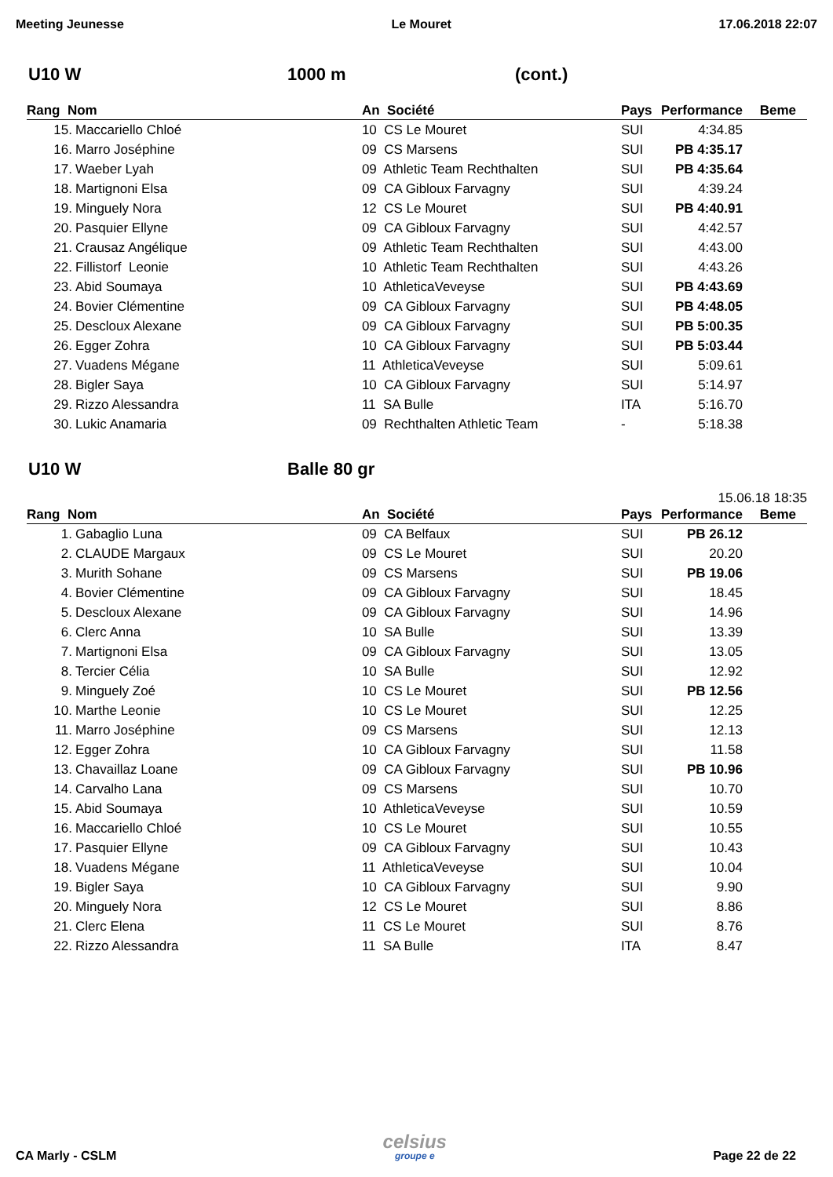Meeting Jeunesse Le Mouret 17.06.2018 22:07
U10 W 1000 m (cont.)
| Rang Nom | | An Société | Pays | Performance | Beme |
| --- | --- | --- | --- | --- | --- |
| 15. | Maccariello Chloé | 10 CS Le Mouret | SUI | 4:34.85 | |
| 16. | Marro Joséphine | 09 CS Marsens | SUI | PB 4:35.17 | |
| 17. | Waeber Lyah | 09 Athletic Team Rechthalten | SUI | PB 4:35.64 | |
| 18. | Martignoni Elsa | 09 CA Gibloux Farvagny | SUI | 4:39.24 | |
| 19. | Minguely Nora | 12 CS Le Mouret | SUI | PB 4:40.91 | |
| 20. | Pasquier Ellyne | 09 CA Gibloux Farvagny | SUI | 4:42.57 | |
| 21. | Crausaz Angélique | 09 Athletic Team Rechthalten | SUI | 4:43.00 | |
| 22. | Fillistorf Leonie | 10 Athletic Team Rechthalten | SUI | 4:43.26 | |
| 23. | Abid Soumaya | 10 AthleticaVeveyse | SUI | PB 4:43.69 | |
| 24. | Bovier Clémentine | 09 CA Gibloux Farvagny | SUI | PB 4:48.05 | |
| 25. | Descloux Alexane | 09 CA Gibloux Farvagny | SUI | PB 5:00.35 | |
| 26. | Egger Zohra | 10 CA Gibloux Farvagny | SUI | PB 5:03.44 | |
| 27. | Vuadens Mégane | 11 AthleticaVeveyse | SUI | 5:09.61 | |
| 28. | Bigler Saya | 10 CA Gibloux Farvagny | SUI | 5:14.97 | |
| 29. | Rizzo Alessandra | 11 SA Bulle | ITA | 5:16.70 | |
| 30. | Lukic Anamaria | 09 Rechthalten Athletic Team | - | 5:18.38 | |
U10 W Balle 80 gr
15.06.18 18:35
| Rang Nom | | An Société | Pays | Performance | Beme |
| --- | --- | --- | --- | --- | --- |
| 1. | Gabaglio Luna | 09 CA Belfaux | SUI | PB 26.12 | |
| 2. | CLAUDE Margaux | 09 CS Le Mouret | SUI | 20.20 | |
| 3. | Murith Sohane | 09 CS Marsens | SUI | PB 19.06 | |
| 4. | Bovier Clémentine | 09 CA Gibloux Farvagny | SUI | 18.45 | |
| 5. | Descloux Alexane | 09 CA Gibloux Farvagny | SUI | 14.96 | |
| 6. | Clerc Anna | 10 SA Bulle | SUI | 13.39 | |
| 7. | Martignoni Elsa | 09 CA Gibloux Farvagny | SUI | 13.05 | |
| 8. | Tercier Célia | 10 SA Bulle | SUI | 12.92 | |
| 9. | Minguely Zoé | 10 CS Le Mouret | SUI | PB 12.56 | |
| 10. | Marthe Leonie | 10 CS Le Mouret | SUI | 12.25 | |
| 11. | Marro Joséphine | 09 CS Marsens | SUI | 12.13 | |
| 12. | Egger Zohra | 10 CA Gibloux Farvagny | SUI | 11.58 | |
| 13. | Chavaillaz Loane | 09 CA Gibloux Farvagny | SUI | PB 10.96 | |
| 14. | Carvalho Lana | 09 CS Marsens | SUI | 10.70 | |
| 15. | Abid Soumaya | 10 AthleticaVeveyse | SUI | 10.59 | |
| 16. | Maccariello Chloé | 10 CS Le Mouret | SUI | 10.55 | |
| 17. | Pasquier Ellyne | 09 CA Gibloux Farvagny | SUI | 10.43 | |
| 18. | Vuadens Mégane | 11 AthleticaVeveyse | SUI | 10.04 | |
| 19. | Bigler Saya | 10 CA Gibloux Farvagny | SUI | 9.90 | |
| 20. | Minguely Nora | 12 CS Le Mouret | SUI | 8.86 | |
| 21. | Clerc Elena | 11 CS Le Mouret | SUI | 8.76 | |
| 22. | Rizzo Alessandra | 11 SA Bulle | ITA | 8.47 | |
CA Marly - CSLM celsius
groupe e Page 22 de 22